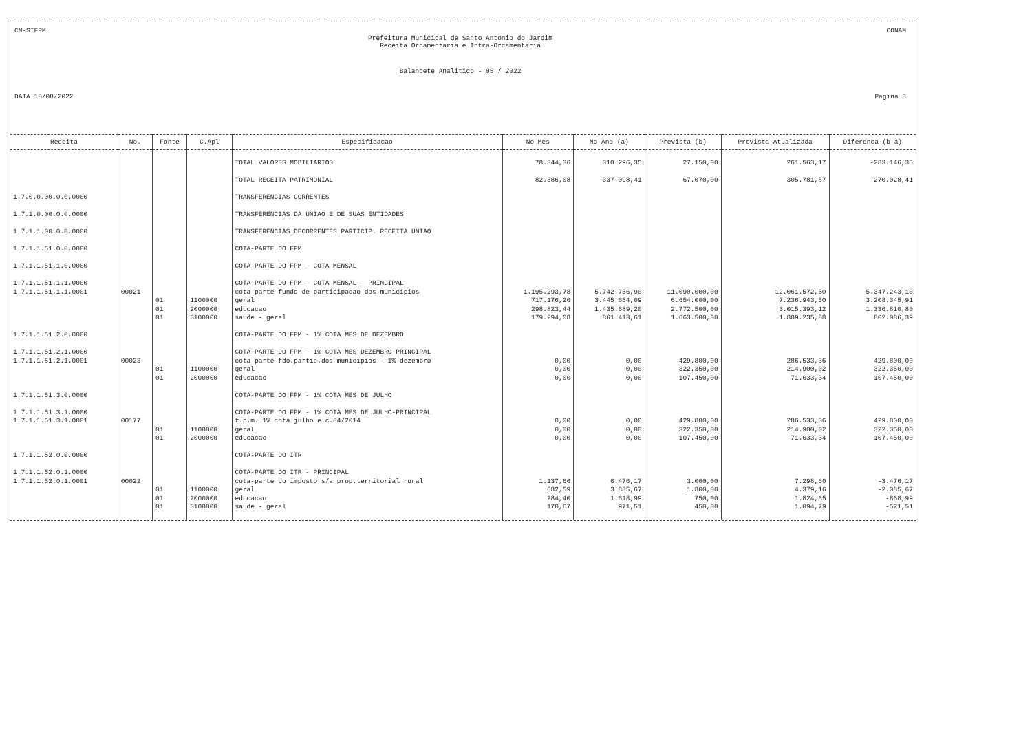CN-SIFPM CONAM
Prefeitura Municipal de Santo Antonio do Jardim
Receita Orcamentaria e Intra-Orcamentaria
Balancete Analitico - 05 / 2022
DATA 18/08/2022 Pagina 8
| Receita | No. | Fonte | C.Apl | Especificacao | No Mes | No Ano (a) | Prevista (b) | Prevista Atualizada | Diferenca (b-a) |
| --- | --- | --- | --- | --- | --- | --- | --- | --- | --- |
| | | | | TOTAL VALORES MOBILIARIOS | 78.344,36 | 310.296,35 | 27.150,00 | 261.563,17 | -283.146,35 |
| | | | | TOTAL RECEITA PATRIMONIAL | 82.386,08 | 337.098,41 | 67.070,00 | 305.781,87 | -270.028,41 |
| 1.7.0.0.00.0.0.0000 | | | | TRANSFERENCIAS CORRENTES | | | | | |
| 1.7.1.0.00.0.0.0000 | | | | TRANSFERENCIAS DA UNIAO E DE SUAS ENTIDADES | | | | | |
| 1.7.1.1.00.0.0.0000 | | | | TRANSFERENCIAS DECORRENTES PARTICIP. RECEITA UNIAO | | | | | |
| 1.7.1.1.51.0.0.0000 | | | | COTA-PARTE DO FPM | | | | | |
| 1.7.1.1.51.1.0.0000 | | | | COTA-PARTE DO FPM - COTA MENSAL | | | | | |
| 1.7.1.1.51.1.1.0000 | | | | COTA-PARTE DO FPM - COTA MENSAL - PRINCIPAL | | | | | |
| 1.7.1.1.51.1.1.0001 | 00021 | | | cota-parte fundo de participacao dos municipios | 1.195.293,78 | 5.742.756,90 | 11.090.000,00 | 12.061.572,50 | 5.347.243,10 |
| | | 01 | 1100000 | geral | 717.176,26 | 3.445.654,09 | 6.654.000,00 | 7.236.943,50 | 3.208.345,91 |
| | | 01 | 2000000 | educacao | 298.823,44 | 1.435.689,20 | 2.772.500,00 | 3.015.393,12 | 1.336.810,80 |
| | | 01 | 3100000 | saude - geral | 179.294,08 | 861.413,61 | 1.663.500,00 | 1.809.235,88 | 802.086,39 |
| 1.7.1.1.51.2.0.0000 | | | | COTA-PARTE DO FPM - 1% COTA MES DE DEZEMBRO | | | | | |
| 1.7.1.1.51.2.1.0000 | | | | COTA-PARTE DO FPM - 1% COTA MES DEZEMBRO-PRINCIPAL | | | | | |
| 1.7.1.1.51.2.1.0001 | 00023 | | | cota-parte fdo.partic.dos municipios - 1% dezembro | 0,00 | 0,00 | 429.800,00 | 286.533,36 | 429.800,00 |
| | | 01 | 1100000 | geral | 0,00 | 0,00 | 322.350,00 | 214.900,02 | 322.350,00 |
| | | 01 | 2000000 | educacao | 0,00 | 0,00 | 107.450,00 | 71.633,34 | 107.450,00 |
| 1.7.1.1.51.3.0.0000 | | | | COTA-PARTE DO FPM - 1% COTA MES DE JULHO | | | | | |
| 1.7.1.1.51.3.1.0000 | | | | COTA-PARTE DO FPM - 1% COTA MES DE JULHO-PRINCIPAL | | | | | |
| 1.7.1.1.51.3.1.0001 | 00177 | | | f.p.m. 1% cota julho e.c.84/2014 | 0,00 | 0,00 | 429.800,00 | 286.533,36 | 429.800,00 |
| | | 01 | 1100000 | geral | 0,00 | 0,00 | 322.350,00 | 214.900,02 | 322.350,00 |
| | | 01 | 2000000 | educacao | 0,00 | 0,00 | 107.450,00 | 71.633,34 | 107.450,00 |
| 1.7.1.1.52.0.0.0000 | | | | COTA-PARTE DO ITR | | | | | |
| 1.7.1.1.52.0.1.0000 | | | | COTA-PARTE DO ITR - PRINCIPAL | | | | | |
| 1.7.1.1.52.0.1.0001 | 00022 | | | cota-parte do imposto s/a prop.territorial rural | 1.137,66 | 6.476,17 | 3.000,00 | 7.298,60 | -3.476,17 |
| | | 01 | 1100000 | geral | 682,59 | 3.885,67 | 1.800,00 | 4.379,16 | -2.085,67 |
| | | 01 | 2000000 | educacao | 284,40 | 1.618,99 | 750,00 | 1.824,65 | -868,99 |
| | | 01 | 3100000 | saude - geral | 170,67 | 971,51 | 450,00 | 1.094,79 | -521,51 |